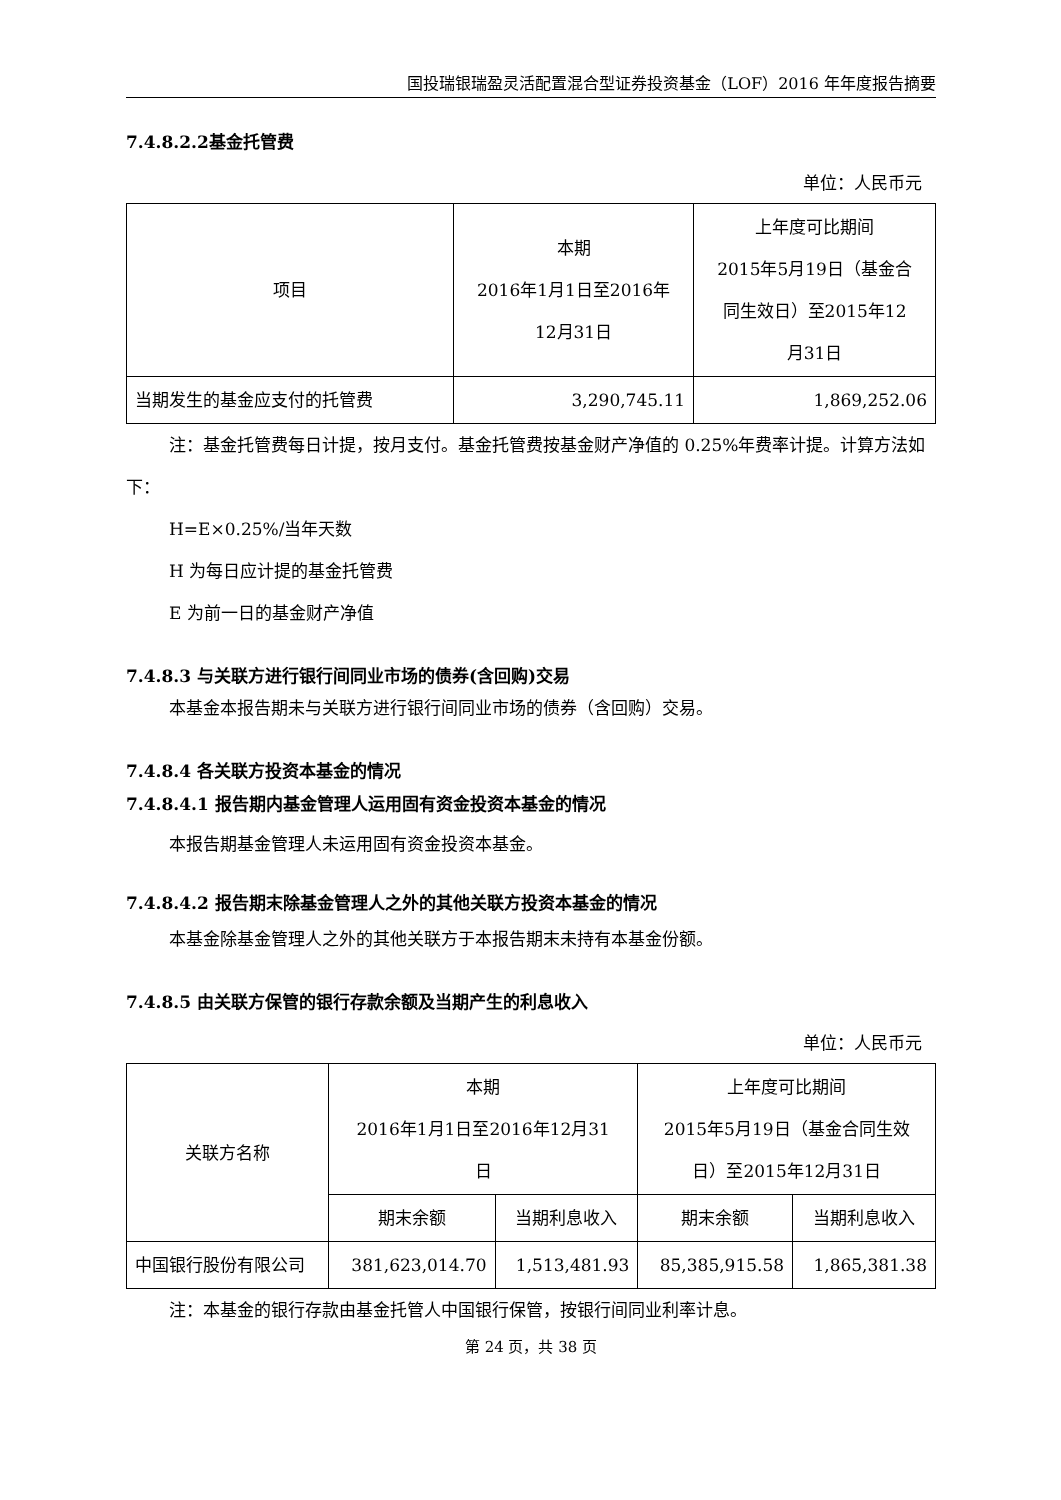国投瑞银瑞盈灵活配置混合型证券投资基金（LOF）2016 年年度报告摘要
7.4.8.2.2基金托管费
单位：人民币元
| 项目 | 本期 2016年1月1日至2016年 12月31日 | 上年度可比期间 2015年5月19日（基金合 同生效日）至2015年12 月31日 |
| --- | --- | --- |
| 当期发生的基金应支付的托管费 | 3,290,745.11 | 1,869,252.06 |
注：基金托管费每日计提，按月支付。基金托管费按基金财产净值的 0.25%年费率计提。计算方法如下：
H=E×0.25%/当年天数
H 为每日应计提的基金托管费
E 为前一日的基金财产净值
7.4.8.3 与关联方进行银行间同业市场的债券(含回购)交易
本基金本报告期未与关联方进行银行间同业市场的债券（含回购）交易。
7.4.8.4 各关联方投资本基金的情况
7.4.8.4.1 报告期内基金管理人运用固有资金投资本基金的情况
本报告期基金管理人未运用固有资金投资本基金。
7.4.8.4.2 报告期末除基金管理人之外的其他关联方投资本基金的情况
本基金除基金管理人之外的其他关联方于本报告期末未持有本基金份额。
7.4.8.5 由关联方保管的银行存款余额及当期产生的利息收入
单位：人民币元
| 关联方名称 | 本期 2016年1月1日至2016年12月31 日 | | 上年度可比期间 2015年5月19日（基金合同生效 日）至2015年12月31日 | |
| --- | --- | --- | --- | --- |
| | 期末余额 | 当期利息收入 | 期末余额 | 当期利息收入 |
| 中国银行股份有限公司 | 381,623,014.70 | 1,513,481.93 | 85,385,915.58 | 1,865,381.38 |
注：本基金的银行存款由基金托管人中国银行保管，按银行间同业利率计息。
第 24 页，共 38 页